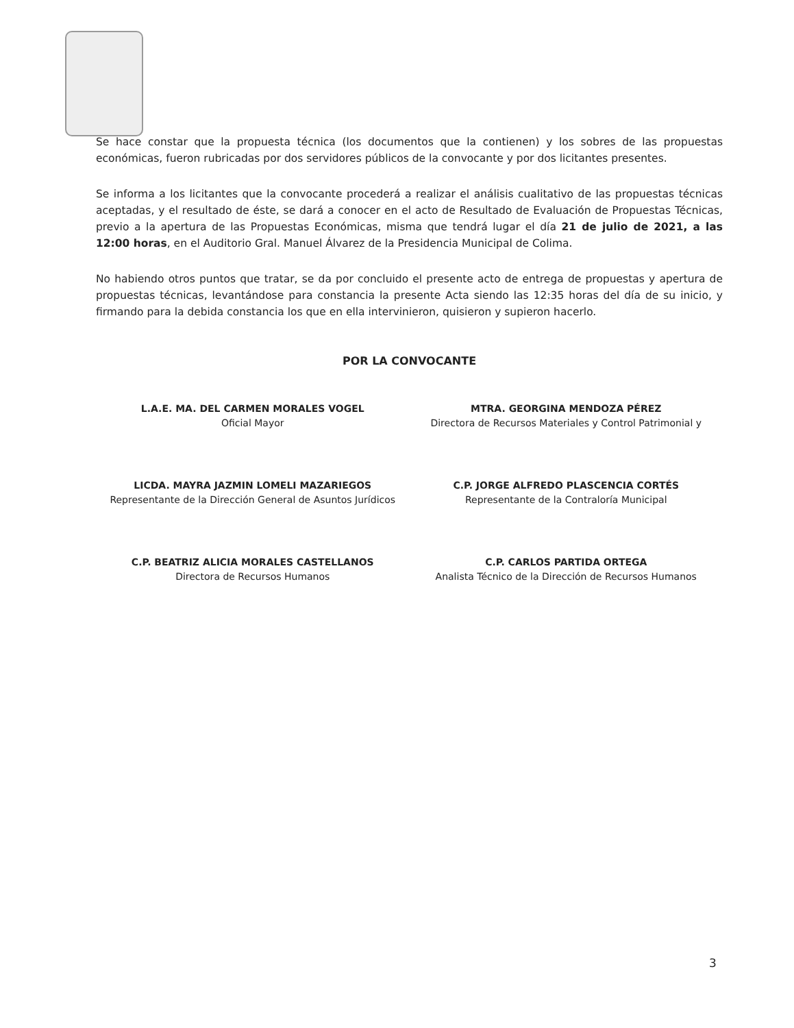Se hace constar que la propuesta técnica (los documentos que la contienen) y los sobres de las propuestas económicas, fueron rubricadas por dos servidores públicos de la convocante y por dos licitantes presentes.
Se informa a los licitantes que la convocante procederá a realizar el análisis cualitativo de las propuestas técnicas aceptadas, y el resultado de éste, se dará a conocer en el acto de Resultado de Evaluación de Propuestas Técnicas, previo a la apertura de las Propuestas Económicas, misma que tendrá lugar el día 21 de julio de 2021, a las 12:00 horas, en el Auditorio Gral. Manuel Álvarez de la Presidencia Municipal de Colima.
No habiendo otros puntos que tratar, se da por concluido el presente acto de entrega de propuestas y apertura de propuestas técnicas, levantándose para constancia la presente Acta siendo las 12:35 horas del día de su inicio, y firmando para la debida constancia los que en ella intervinieron, quisieron y supieron hacerlo.
POR LA CONVOCANTE
L.A.E. MA. DEL CARMEN MORALES VOGEL
Oficial Mayor
MTRA. GEORGINA MENDOZA PÉREZ
Directora de Recursos Materiales y Control Patrimonial y
LICDA. MAYRA JAZMIN LOMELI MAZARIEGOS
Representante de la Dirección General de Asuntos Jurídicos
C.P. JORGE ALFREDO PLASCENCIA CORTÉS
Representante de la Contraloría Municipal
C.P. BEATRIZ ALICIA MORALES CASTELLANOS
Directora de Recursos Humanos
C.P. CARLOS PARTIDA ORTEGA
Analista Técnico de la Dirección de Recursos Humanos
3